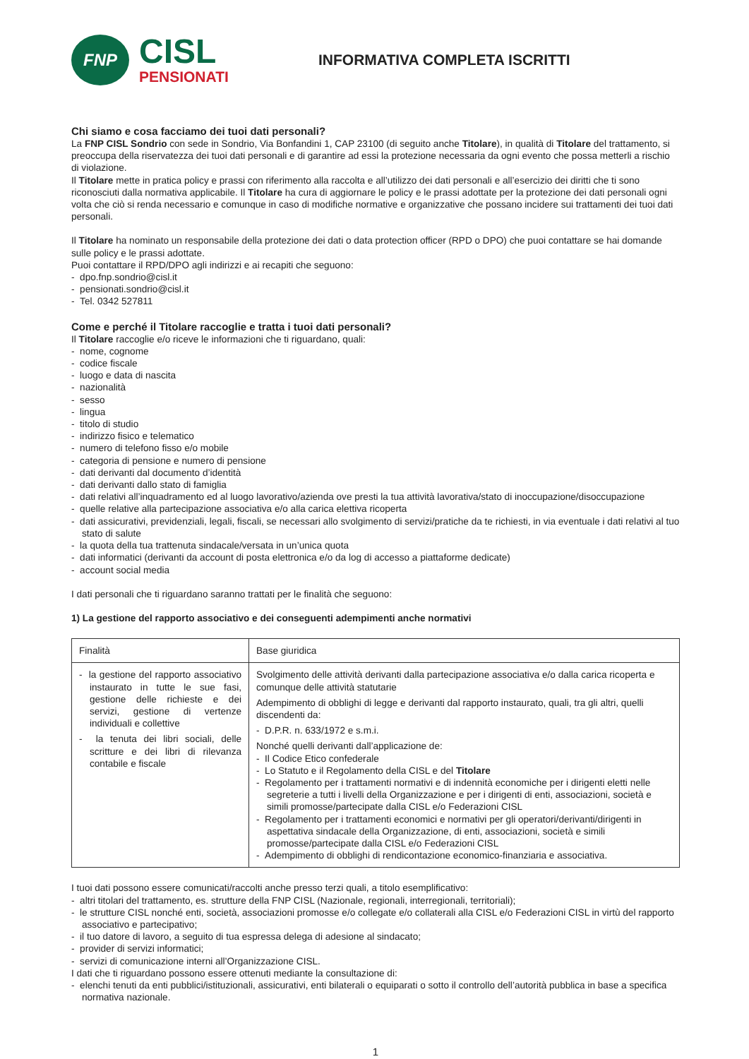FNP
CISL
PENSIONATI
INFORMATIVA COMPLETA ISCRITTI
Chi siamo e cosa facciamo dei tuoi dati personali?
La FNP CISL Sondrio con sede in Sondrio, Via Bonfandini 1, CAP 23100 (di seguito anche Titolare), in qualità di Titolare del trattamento, si preoccupa della riservatezza dei tuoi dati personali e di garantire ad essi la protezione necessaria da ogni evento che possa metterli a rischio di violazione.
Il Titolare mette in pratica policy e prassi con riferimento alla raccolta e all’utilizzo dei dati personali e all’esercizio dei diritti che ti sono riconosciuti dalla normativa applicabile. Il Titolare ha cura di aggiornare le policy e le prassi adottate per la protezione dei dati personali ogni volta che ciò si renda necessario e comunque in caso di modifiche normative e organizzative che possano incidere sui trattamenti dei tuoi dati personali.
Il Titolare ha nominato un responsabile della protezione dei dati o data protection officer (RPD o DPO) che puoi contattare se hai domande sulle policy e le prassi adottate.
Puoi contattare il RPD/DPO agli indirizzi e ai recapiti che seguono:
- dpo.fnp.sondrio@cisl.it
- pensionati.sondrio@cisl.it
- Tel. 0342 527811
Come e perché il Titolare raccoglie e tratta i tuoi dati personali?
Il Titolare raccoglie e/o riceve le informazioni che ti riguardano, quali:
- nome, cognome
- codice fiscale
- luogo e data di nascita
- nazionalità
- sesso
- lingua
- titolo di studio
- indirizzo fisico e telematico
- numero di telefono fisso e/o mobile
- categoria di pensione e numero di pensione
- dati derivanti dal documento d’identità
- dati derivanti dallo stato di famiglia
- dati relativi all’inquadramento ed al luogo lavorativo/azienda ove presti la tua attività lavorativa/stato di inoccupazione/disoccupazione
- quelle relative alla partecipazione associativa e/o alla carica elettiva ricoperta
- dati assicurativi, previdenziali, legali, fiscali, se necessari allo svolgimento di servizi/pratiche da te richiesti, in via eventuale i dati relativi al tuo stato di salute
- la quota della tua trattenuta sindacale/versata in un’unica quota
- dati informatici (derivanti da account di posta elettronica e/o da log di accesso a piattaforme dedicate)
- account social media
I dati personali che ti riguardano saranno trattati per le finalità che seguono:
1) La gestione del rapporto associativo e dei conseguenti adempimenti anche normativi
| Finalità | Base giuridica |
| --- | --- |
| - la gestione del rapporto associativo instaurato in tutte le sue fasi, gestione delle richieste e dei servizi, gestione di vertenze individuali e collettive - la tenuta dei libri sociali, delle scritture e dei libri di rilevanza contabile e fiscale | Svolgimento delle attività derivanti dalla partecipazione associativa e/o dalla carica ricoperta e comunque delle attività statutarie Adempimento di obblighi di legge e derivanti dal rapporto instaurato, quali, tra gli altri, quelli discendenti da: - D.P.R. n. 633/1972 e s.m.i. Nonché quelli derivanti dall’applicazione de: - Il Codice Etico confederale - Lo Statuto e il Regolamento della CISL e del Titolare - Regolamento per i trattamenti normativi e di indennità economiche per i dirigenti eletti nelle segreterie a tutti i livelli della Organizzazione e per i dirigenti di enti, associazioni, società e simili promosse/partecipate dalla CISL e/o Federazioni CISL - Regolamento per i trattamenti economici e normativi per gli operatori/derivanti/dirigenti in aspettativa sindacale della Organizzazione, di enti, associazioni, società e simili promosse/partecipate dalla CISL e/o Federazioni CISL - Adempimento di obblighi di rendicontazione economico-finanziaria e associativa. |
I tuoi dati possono essere comunicati/raccolti anche presso terzi quali, a titolo esemplificativo:
- altri titolari del trattamento, es. strutture della FNP CISL (Nazionale, regionali, interregionali, territoriali);
- le strutture CISL nonché enti, società, associazioni promosse e/o collegate e/o collaterali alla CISL e/o Federazioni CISL in virtù del rapporto associativo e partecipativo;
- il tuo datore di lavoro, a seguito di tua espressa delega di adesione al sindacato;
- provider di servizi informatici;
- servizi di comunicazione interni all’Organizzazione CISL.
I dati che ti riguardano possono essere ottenuti mediante la consultazione di:
- elenchi tenuti da enti pubblici/istituzionali, assicurativi, enti bilaterali o equiparati o sotto il controllo dell’autorità pubblica in base a specifica normativa nazionale.
1